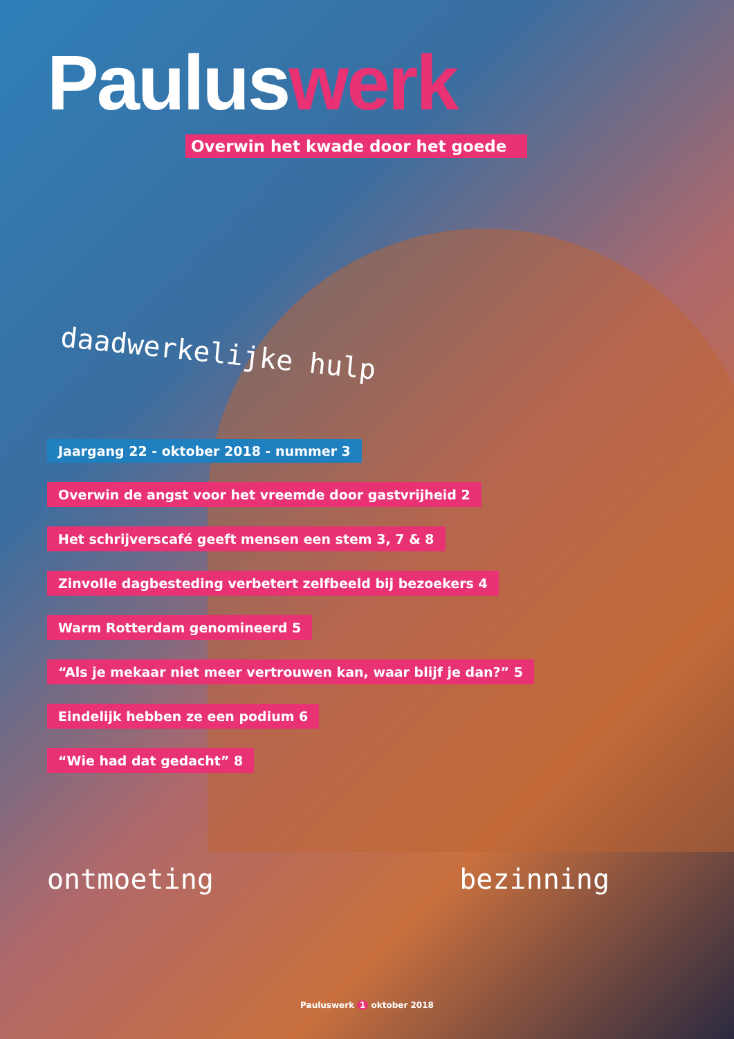Pauluswerk
Overwin het kwade door het goede
daadwerkelijke hulp
Jaargang 22 - oktober 2018 - nummer 3
Overwin de angst voor het vreemde door gastvrijheid 2
Het schrijverscafé geeft mensen een stem 3, 7 & 8
Zinvolle dagbesteding verbetert zelfbeeld bij bezoekers 4
Warm Rotterdam genomineerd 5
“Als je mekaar niet meer vertrouwen kan, waar blijf je dan?” 5
Eindelijk hebben ze een podium 6
“Wie had dat gedacht” 8
ontmoeting bezinning
Pauluswerk 1 oktober 2018